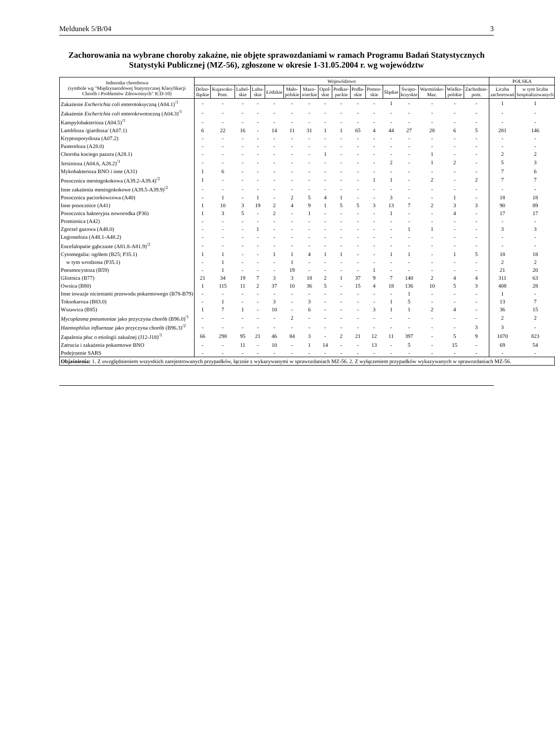Meldunek 5/B/04 3
Zachorowania na wybrane choroby zakaźne, nie objęte sprawozdaniami w ramach Programu Badań Statystycznych Statystyki Publicznej (MZ-56), zgłoszone w okresie 1-31.05.2004 r. wg województw
| Jednostka chorobowa (symbole wg "Międzynarodowej Statystycznej Klasyfikacji Chorób i Problemów Zdrowotnych" ICD-10) | Województwo | | | | | | | | | | | | | | | | POLSKA | |
| --- | --- | --- | --- | --- | --- | --- | --- | --- | --- | --- | --- | --- | --- | --- | --- | --- | --- | --- |
| | Dolno-śląskie | Kujawsko-Pom. | Lubel-skie | Lubu-skie | Łódzkie | Mało-polskie | Mazo-wieckie | Opol-skie | Podkar-packie | Podla-skie | Pomor-skie | Śląskie | Święto-krzyskie | Warmińsko-Maz. | Wielko-polskie | Zachodnio-pom. | Liczba zachorowań | w tym liczba hospitalizowanych |
| Zakażenie Escherichia coli enterotoksyczną (A04.1)<sup>/1</sup> | - | - | - | - | - | - | - | - | - | - | - | 1 | - | - | - | - | 1 | 1 |
| Zakażenie Escherichia coli enterokrwotoczną (A04.3)<sup>/1</sup> | - | - | - | - | - | - | - | - | - | - | - | - | - | - | - | - | - | - |
| Kampylobakterioza (A04.5)<sup>/1</sup> | - | - | - | - | - | - | - | - | - | - | - | - | - | - | - | - | - | - |
| Lamblioza /giardioza/ (A07.1) | 6 | 22 | 16 | - | 14 | 11 | 31 | 1 | 1 | 65 | 4 | 44 | 27 | 28 | 6 | 5 | 281 | 146 |
| Kryptosporydioza (A07.2) | - | - | - | - | - | - | - | - | - | - | - | - | - | - | - | - | - | - |
| Pastereloza (A28.0) | - | - | - | - | - | - | - | - | - | - | - | - | - | - | - | - | - | - |
| Choroba kociego pazura (A28.1) | - | - | - | - | - | - | - | 1 | - | - | - | - | - | 1 | - | - | 2 | 2 |
| Jersinioza (A04.6, A28.2)<sup>/1</sup> | - | - | - | - | - | - | - | - | - | - | - | 2 | - | 1 | 2 | - | 5 | 3 |
| Mykobakterioza BNO i inne (A31) | 1 | 6 | - | - | - | - | - | - | - | - | - | - | - | - | - | - | 7 | 6 |
| Posocznica meningokokowa (A39.2-A39.4)<sup>/2</sup> | 1 | - | - | - | - | - | - | - | - | - | 1 | 1 | - | 2 | - | 2 | 7 | 7 |
| Inne zakażenia meningokokowe (A39.5-A39.9)<sup>/2</sup> | - | - | - | - | - | - | - | - | - | - | - | - | - | - | - | - | - | - |
| Posocznica paciorkowcowa (A40) | - | 1 | - | 1 | - | 2 | 5 | 4 | 1 | - | - | 3 | - | - | 1 | - | 18 | 18 |
| Inne posocznice (A41) | 1 | 10 | 3 | 19 | 2 | 4 | 9 | 1 | 5 | 5 | 3 | 13 | 7 | 2 | 3 | 3 | 90 | 89 |
| Posocznica bakteryjna noworodka (P36) | 1 | 3 | 5 | - | 2 | - | 1 | - | - | - | - | 1 | - | - | 4 | - | 17 | 17 |
| Promienica (A42) | - | - | - | - | - | - | - | - | - | - | - | - | - | - | - | - | - | - |
| Zgorzel gazowa (A48.0) | - | - | - | 1 | - | - | - | - | - | - | - | - | 1 | 1 | - | - | 3 | 3 |
| Legioneloza (A48.1-A48.2) | - | - | - | - | - | - | - | - | - | - | - | - | - | - | - | - | - | - |
| Encefalopatie gąbczaste (A81.8-A81.9)<sup>/2</sup> | - | - | - | - | - | - | - | - | - | - | - | - | - | - | - | - | - | - |
| Cytomegalia: ogółem (B25; P35.1) | 1 | 1 | - | - | 1 | 1 | 4 | 1 | 1 | - | - | 1 | 1 | - | 1 | 5 | 18 | 18 |
| w tym wrodzona (P35.1) | - | 1 | - | - | - | 1 | - | - | - | - | - | - | - | - | - | - | 2 | 2 |
| Pneumocystoza (B59) | - | 1 | - | - | - | 19 | - | - | - | - | 1 | - | - | - | - | - | 21 | 20 |
| Glistnica (B77) | 21 | 34 | 19 | 7 | 3 | 3 | 18 | 2 | 1 | 37 | 9 | 7 | 140 | 2 | 4 | 4 | 311 | 63 |
| Owsica (B80) | 1 | 115 | 11 | 2 | 37 | 10 | 36 | 5 | - | 15 | 4 | 18 | 136 | 10 | 5 | 3 | 408 | 28 |
| Inne inwazje nicieniami przewodu pokarmowego (B78-B79) | - | - | - | - | - | - | - | - | - | - | - | - | 1 | - | - | - | 1 | - |
| Toksokaroza (B83.0) | - | 1 | - | - | 3 | - | 3 | - | - | - | - | 1 | 5 | - | - | - | 13 | 7 |
| Wszawica (B85) | 1 | 7 | 1 | - | 10 | - | 6 | - | - | - | 3 | 1 | 1 | 2 | 4 | - | 36 | 15 |
| Mycoplasma pneumoniae jako przyczyna chorób (B96.0)<sup>/1</sup> | - | - | - | - | - | 2 | - | - | - | - | - | - | - | - | - | - | 2 | 2 |
| Haemophilus influenzae jako przyczyna chorób (B96.3)<sup>/2</sup> | - | - | - | - | - | - | - | - | - | - | - | - | - | - | - | 3 | 3 | - |
| Zapalenia płuc o etiologii zakaźnej (J12-J18)<sup>/1</sup> | 66 | 298 | 95 | 21 | 46 | 84 | 3 | - | 2 | 21 | 12 | 11 | 397 | - | 5 | 9 | 1070 | 823 |
| Zatrucia i zakażenia pokarmowe BNO | - | - | 11 | - | 10 | - | 1 | 14 | - | - | 13 | - | 5 | - | 15 | - | 69 | 54 |
| Podejrzenie SARS | - | - | - | - | - | - | - | - | - | - | - | - | - | - | - | - | - | - |
| Objaśnienia: 1. Z uwzględnieniem wszystkich zarejestrowanych przypadków, łącznie z wykazywanymi w sprawozdaniach MZ-56. 2. Z wyłączeniem przypadków wykazywanych w sprawozdaniach MZ-56. | | | | | | | | | | | | | | | | | | |